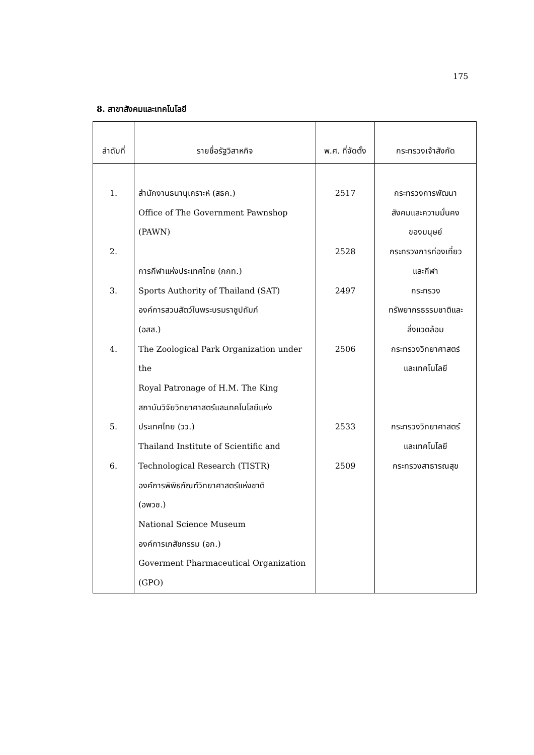175
8. สาขาสังคมและเทคโนโลยี
| ลำดับที่ | รายชื่อรัฐวิสาหกิจ | พ.ศ. ที่จัดตั้ง | กระทรวงเจ้าสังกัด |
| --- | --- | --- | --- |
| 1. 2. 3. 4. 5. 6. | สำนักงานธนานุเคราะห์ (สธค.) Office of The Government Pawnshop (PAWN) การกีฬาแห่งประเทศไทย (กกท.) Sports Authority of Thailand (SAT) องค์การสวนสัตว์ในพระบรมราชูปถัมภ์ (อสส.) The Zoological Park Organization under the Royal Patronage of H.M. The King สถาบันวิจัยวิทยาศาสตร์และเทคโนโลยีแห่ง ประเทศไทย (วว.) Thailand Institute of Scientific and Technological Research (TISTR) องค์การพิพิธภัณฑ์วิทยาศาสตร์แห่งชาติ (อพวช.) National Science Museum องค์การเภสัชกรรม (อภ.) Goverment Pharmaceutical Organization (GPO) | 2517 2528 2497 2506 2533 2509 | กระทรวงการพัฒนา สังคมและความมั่นคง ของมนุษย์ กระทรวงการท่องเที่ยว และกีฬา กระทรวง ทรัพยากรธรรมชาติและ สิ่งแวดล้อม กระทรวงวิทยาศาสตร์ และเทคโนโลยี กระทรวงวิทยาศาสตร์ และเทคโนโลยี กระทรวงสาธารณสุข |